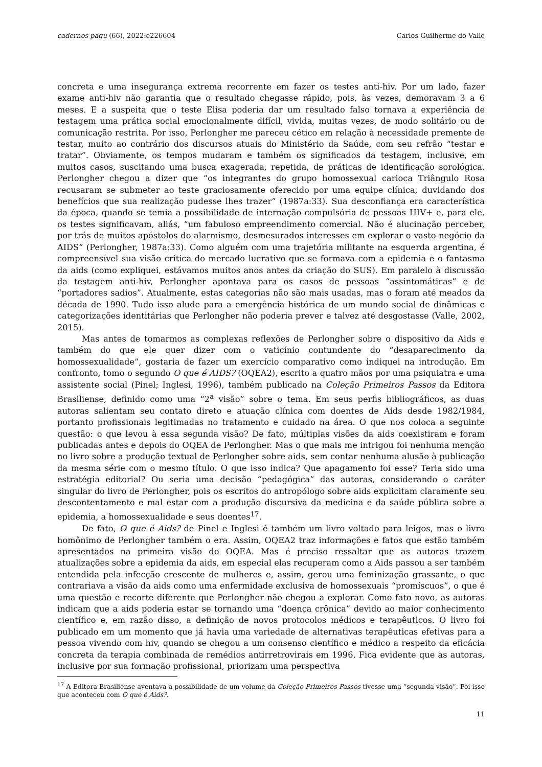cadernos pagu (66), 2022:e226604 Carlos Guilherme do Valle
concreta e uma insegurança extrema recorrente em fazer os testes anti-hiv. Por um lado, fazer exame anti-hiv não garantia que o resultado chegasse rápido, pois, às vezes, demoravam 3 a 6 meses. E a suspeita que o teste Elisa poderia dar um resultado falso tornava a experiência de testagem uma prática social emocionalmente difícil, vivida, muitas vezes, de modo solitário ou de comunicação restrita. Por isso, Perlongher me pareceu cético em relação à necessidade premente de testar, muito ao contrário dos discursos atuais do Ministério da Saúde, com seu refrão “testar e tratar”. Obviamente, os tempos mudaram e também os significados da testagem, inclusive, em muitos casos, suscitando uma busca exagerada, repetida, de práticas de identificação sorológica. Perlongher chegou a dizer que “os integrantes do grupo homossexual carioca Triângulo Rosa recusaram se submeter ao teste graciosamente oferecido por uma equipe clínica, duvidando dos benefícios que sua realização pudesse lhes trazer” (1987a:33). Sua desconfiança era característica da época, quando se temia a possibilidade de internação compulsória de pessoas HIV+ e, para ele, os testes significavam, aliás, “um fabuloso empreendimento comercial. Não é alucinação perceber, por trás de muitos apóstolos do alarmismo, desmesurados interesses em explorar o vasto negócio da AIDS” (Perlongher, 1987a:33). Como alguém com uma trajetória militante na esquerda argentina, é compreensível sua visão crítica do mercado lucrativo que se formava com a epidemia e o fantasma da aids (como expliquei, estávamos muitos anos antes da criação do SUS). Em paralelo à discussão da testagem anti-hiv, Perlongher apontava para os casos de pessoas “assintomáticas” e de “portadores sadios”. Atualmente, estas categorias não são mais usadas, mas o foram até meados da década de 1990. Tudo isso alude para a emergência histórica de um mundo social de dinâmicas e categorizações identitárias que Perlongher não poderia prever e talvez até desgostasse (Valle, 2002, 2015).
Mas antes de tomarmos as complexas reflexões de Perlongher sobre o dispositivo da Aids e também do que ele quer dizer com o vaticínio contundente do “desaparecimento da homossexualidade”, gostaria de fazer um exercício comparativo como indiquei na introdução. Em confronto, tomo o segundo O que é AIDS? (OQEA2), escrito a quatro mãos por uma psiquiatra e uma assistente social (Pinel; Inglesi, 1996), também publicado na Coleção Primeiros Passos da Editora Brasiliense, definido como uma “2<sup>a</sup> visão” sobre o tema. Em seus perfis bibliográficos, as duas autoras salientam seu contato direto e atuação clínica com doentes de Aids desde 1982/1984, portanto profissionais legitimadas no tratamento e cuidado na área. O que nos coloca a seguinte questão: o que levou à essa segunda visão? De fato, múltiplas visões da aids coexistiram e foram publicadas antes e depois do OQEA de Perlongher. Mas o que mais me intrigou foi nenhuma menção no livro sobre a produção textual de Perlongher sobre aids, sem contar nenhuma alusão à publicação da mesma série com o mesmo título. O que isso indica? Que apagamento foi esse? Teria sido uma estratégia editorial? Ou seria uma decisão “pedagógica” das autoras, considerando o caráter singular do livro de Perlongher, pois os escritos do antropólogo sobre aids explicitam claramente seu descontentamento e mal estar com a produção discursiva da medicina e da saúde pública sobre a epidemia, a homossexualidade e seus doentes<sup>17</sup>.
De fato, O que é Aids? de Pinel e Inglesi é também um livro voltado para leigos, mas o livro homônimo de Perlongher também o era. Assim, OQEA2 traz informações e fatos que estão também apresentados na primeira visão do OQEA. Mas é preciso ressaltar que as autoras trazem atualizações sobre a epidemia da aids, em especial elas recuperam como a Aids passou a ser também entendida pela infecção crescente de mulheres e, assim, gerou uma feminização grassante, o que contrariava a visão da aids como uma enfermidade exclusiva de homossexuais “promíscuos”, o que é uma questão e recorte diferente que Perlongher não chegou a explorar. Como fato novo, as autoras indicam que a aids poderia estar se tornando uma “doença crônica” devido ao maior conhecimento científico e, em razão disso, a definição de novos protocolos médicos e terapêuticos. O livro foi publicado em um momento que já havia uma variedade de alternativas terapêuticas efetivas para a pessoa vivendo com hiv, quando se chegou a um consenso científico e médico a respeito da eficácia concreta da terapia combinada de remédios antirretrovirais em 1996. Fica evidente que as autoras, inclusive por sua formação profissional, priorizam uma perspectiva
<sup>17</sup> A Editora Brasiliense aventava a possibilidade de um volume da Coleção Primeiros Passos tivesse uma “segunda visão”. Foi isso que aconteceu com O que é Aids?.
11